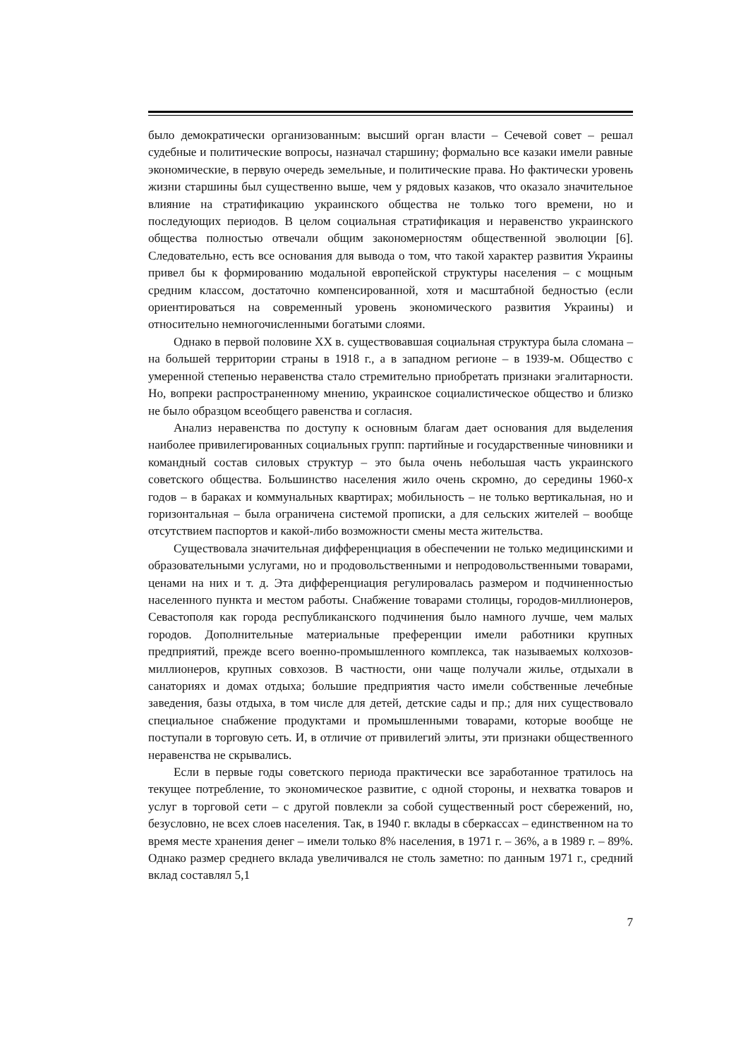было демократически организованным: высший орган власти – Сечевой совет – решал судебные и политические вопросы, назначал старшину; формально все казаки имели равные экономические, в первую очередь земельные, и политические права. Но фактически уровень жизни старшины был существенно выше, чем у рядовых казаков, что оказало значительное влияние на стратификацию украинского общества не только того времени, но и последующих периодов. В целом социальная стратификация и неравенство украинского общества полностью отвечали общим закономерностям общественной эволюции [6]. Следовательно, есть все основания для вывода о том, что такой характер развития Украины привел бы к формированию модальной европейской структуры населения – с мощным средним классом, достаточно компенсированной, хотя и масштабной бедностью (если ориентироваться на современный уровень экономического развития Украины) и относительно немногочисленными богатыми слоями.
Однако в первой половине XX в. существовавшая социальная структура была сломана – на большей территории страны в 1918 г., а в западном регионе – в 1939-м. Общество с умеренной степенью неравенства стало стремительно приобретать признаки эгалитарности. Но, вопреки распространенному мнению, украинское социалистическое общество и близко не было образцом всеобщего равенства и согласия.
Анализ неравенства по доступу к основным благам дает основания для выделения наиболее привилегированных социальных групп: партийные и государственные чиновники и командный состав силовых структур – это была очень небольшая часть украинского советского общества. Большинство населения жило очень скромно, до середины 1960-х годов – в бараках и коммунальных квартирах; мобильность – не только вертикальная, но и горизонтальная – была ограничена системой прописки, а для сельских жителей – вообще отсутствием паспортов и какой-либо возможности смены места жительства.
Существовала значительная дифференциация в обеспечении не только медицинскими и образовательными услугами, но и продовольственными и непродовольственными товарами, ценами на них и т. д. Эта дифференциация регулировалась размером и подчиненностью населенного пункта и местом работы. Снабжение товарами столицы, городов-миллионеров, Севастополя как города республиканского подчинения было намного лучше, чем малых городов. Дополнительные материальные преференции имели работники крупных предприятий, прежде всего военно-промышленного комплекса, так называемых колхозов-миллионеров, крупных совхозов. В частности, они чаще получали жилье, отдыхали в санаториях и домах отдыха; большие предприятия часто имели собственные лечебные заведения, базы отдыха, в том числе для детей, детские сады и пр.; для них существовало специальное снабжение продуктами и промышленными товарами, которые вообще не поступали в торговую сеть. И, в отличие от привилегий элиты, эти признаки общественного неравенства не скрывались.
Если в первые годы советского периода практически все заработанное тратилось на текущее потребление, то экономическое развитие, с одной стороны, и нехватка товаров и услуг в торговой сети – с другой повлекли за собой существенный рост сбережений, но, безусловно, не всех слоев населения. Так, в 1940 г. вклады в сберкассах – единственном на то время месте хранения денег – имели только 8% населения, в 1971 г. – 36%, а в 1989 г. – 89%. Однако размер среднего вклада увеличивался не столь заметно: по данным 1971 г., средний вклад составлял 5,1
7